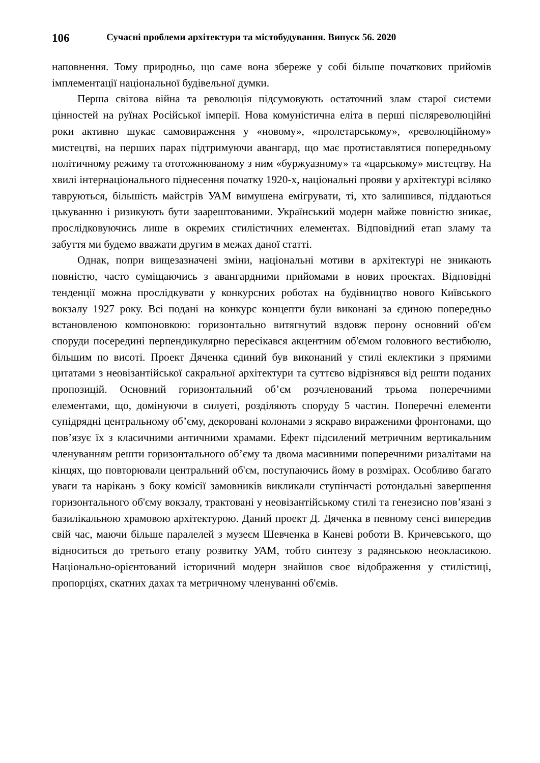106 Сучасні проблеми архітектури та містобудування. Випуск 56. 2020
наповнення. Тому природньо, що саме вона збереже у собі більше початкових прийомів імплементації національної будівельної думки.
Перша світова війна та революція підсумовують остаточний злам старої системи цінностей на руїнах Російської імперії. Нова комуністична еліта в перші післяреволюційні роки активно шукає самовираження у «новому», «пролетарському», «революційному» мистецтві, на перших парах підтримуючи авангард, що має протиставлятися попередньому політичному режиму та ототожнюваному з ним «буржуазному» та «царському» мистецтву. На хвилі інтернаціонального піднесення початку 1920-х, національні прояви у архітектурі всіляко тавруються, більшість майстрів УАМ вимушена емігрувати, ті, хто залишився, піддаються цькуванню і ризикують бути заарештованими. Український модерн майже повністю зникає, прослідковуючись лише в окремих стилістичних елементах. Відповідний етап зламу та забуття ми будемо вважати другим в межах даної статті.
Однак, попри вищезазначені зміни, національні мотиви в архітектурі не зникають повністю, часто суміщаючись з авангардними прийомами в нових проектах. Відповідні тенденції можна прослідкувати у конкурсних роботах на будівництво нового Київського вокзалу 1927 року. Всі подані на конкурс концепти були виконані за єдиною попередньо встановленою компоновкою: горизонтально витягнутий вздовж перону основний об'єм споруди посередині перпендикулярно пересікався акцентним об'ємом головного вестибюлю, більшим по висоті. Проект Дяченка єдиний був виконаний у стилі еклектики з прямими цитатами з неовізантійської сакральної архітектури та суттєво відрізнявся від решти поданих пропозицій. Основний горизонтальний об’єм розчленований трьома поперечними елементами, що, домінуючи в силуеті, розділяють споруду 5 частин. Поперечні елементи супідрядні центральному об’єму, декоровані колонами з яскраво вираженими фронтонами, що пов’язує їх з класичними античними храмами. Ефект підсилений метричним вертикальним членуванням решти горизонтального об’єму та двома масивними поперечними ризалітами на кінцях, що повторювали центральний об'єм, поступаючись йому в розмірах. Особливо багато уваги та нарікань з боку комісії замовників викликали ступінчасті ротондальні завершення горизонтального об'єму вокзалу, трактовані у неовізантійському стилі та генезисно пов’язані з базилікальною храмовою архітектурою. Даний проект Д. Дяченка в певному сенсі випередив свій час, маючи більше паралелей з музеєм Шевченка в Каневі роботи В. Кричевського, що відноситься до третього етапу розвитку УАМ, тобто синтезу з радянською неокласикою. Національно-орієнтований історичний модерн знайшов своє відображення у стилістиці, пропорціях, скатних дахах та метричному членуванні об'ємів.